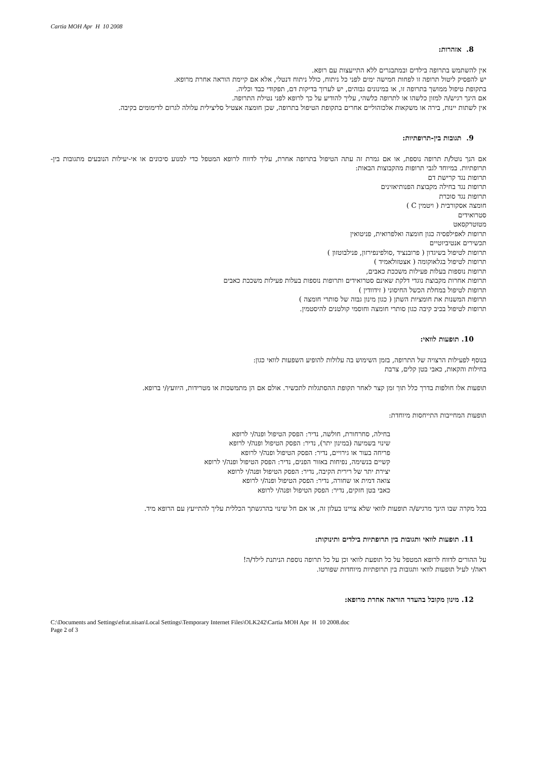Cartia MOH Apr H 10 2008
8. אזהרות:
אין להשתמש בתרופה בילדים ובמתבגרים ללא התייעצות עם רופא.
יש להפסיק ליטול תרופה זו לפחות חמישה ימים לפני כל ניתוח, כולל ניתוח דנטלי, אלא אם קיימת הוראה אחרת מרופא.
בתקופת טיפול ממושך בתרופה זו, או במינונים גבוהים, יש לערוך בדיקות דם, תפקודי כבד וכליה.
אם הינך רגיש/ה למזון כלשהו או לתרופה כלשהי, עליך להודיע על כך לרופא לפני נטילת התרופה.
אין לשתות יינות, בירה או משקאות אלכוהוליים אחרים בתקופת הטיפול בתרופה, שכן חומצה אצטיל סליצילית עלולה לגרום לדימומים בקיבה.
9. תגובות בין-תרופתיות:
אם הנך נוטל/ת תרופה נוספת, או אם גמרת זה עתה הטיפול בתרופה אחרת, עליך לדווח לרופא המטפל כדי למנוע סיכונים או אי-יעילות הנובעים מתגובות בין-תרופתיות. במיוחד לגבי תרופות מהקבוצות הבאות:
תרופות נגד קרישת דם
תרופות נגד בחילה מקבוצת הפנותיאזינים
תרופות נגד סוכרת
חומצה אסקורבית ( ויטמין C )
סטרואידים
מטוטרקסאט
תרופות לאפילפסיה כגון חומצה ואלפרואית, פניטואין
תכשירים אנטיביוטיים
תרופות לטיפול בשיגדון ( פרובנציד ,סולפינפירזון, פנילבוטזון )
תרופות לטיפול בגלאוקומה ( אצטזולאמיד )
תרופות נוספות בעלות פעילות משככת כאבים,
תרופות אחרות מקבוצת נוגדי דלקת שאינם סטרואידים ותרופות נוספות בעלות פעילות משככת כאבים
תרופות לטיפול במחלת הכשל החיסוני ( זידוודין )
תרופות המשנות את חומציות השתן ( כגון מינון גבוה של סותרי חומצה )
תרופות לטיפול בכיב קיבה כגון סותרי חומצה וחוסמי קולטנים להיסטמין.
10. תופעות לוואי:
בנוסף לפעילות הרצויה של התרופה, בזמן השימוש בה עלולות להופיע השפעות לוואי כגון:
בחילות והקאות, כאבי בטן קלים, צרבת
תופעות אלו חולפות בדרך כלל תוך זמן קצר לאחר תקופת ההסתגלות לתכשיר. אולם אם הן מתמשכות או מטרידות, היוועץ/י ברופא.
תופעות המחייבות התייחסות מיוחדת:
בחילה, סחרחורת, חולשה, נדיר: הפסק הטיפול ופנה/י לרופא
שינוי בשמיעה (במינון יתר), נדיר: הפסק הטיפול ופנה/י לרופא
פריחה בעור או גירויים, נדיר: הפסק הטיפול ופנה/י לרופא
קשיים בנשימה, נפיחות באזור הפנים, נדיר: הפסק הטיפול ופנה/י לרופא
יצירת יתר של רירית הקיבה, נדיר: הפסק הטיפול ופנה/י לרופא
צואה דמית או שחורה, נדיר: הפסק הטיפול ופנה/י לרופא
כאבי בטן חזקים, נדיר: הפסק הטיפול ופנה/י לרופא
בכל מקרה שבו הינך מרגיש/ה תופעות לוואי שלא צויינו בעלון זה, או אם חל שינוי בהרגשתך הכללית עליך להתייעץ עם הרופא מיד.
11. תופעות לוואי ותגובות בין תרופתיות בילדים ותינוקות:
על ההורים לדווח לרופא המטפל על כל תופעת לוואי וכן על כל תרופה נוספת הניתנת לילד/ה!
ראה/י לעיל תופעות לוואי ותגובות בין תרופתיות מיוחדות שפורטו.
12. מינון מקובל בהעדר הוראה אחרת מרופא:
C:\Documents and Settings\efrat.nisan\Local Settings\Temporary Internet Files\OLK242\Cartia MOH Apr H 10 2008.doc
Page 2 of 3